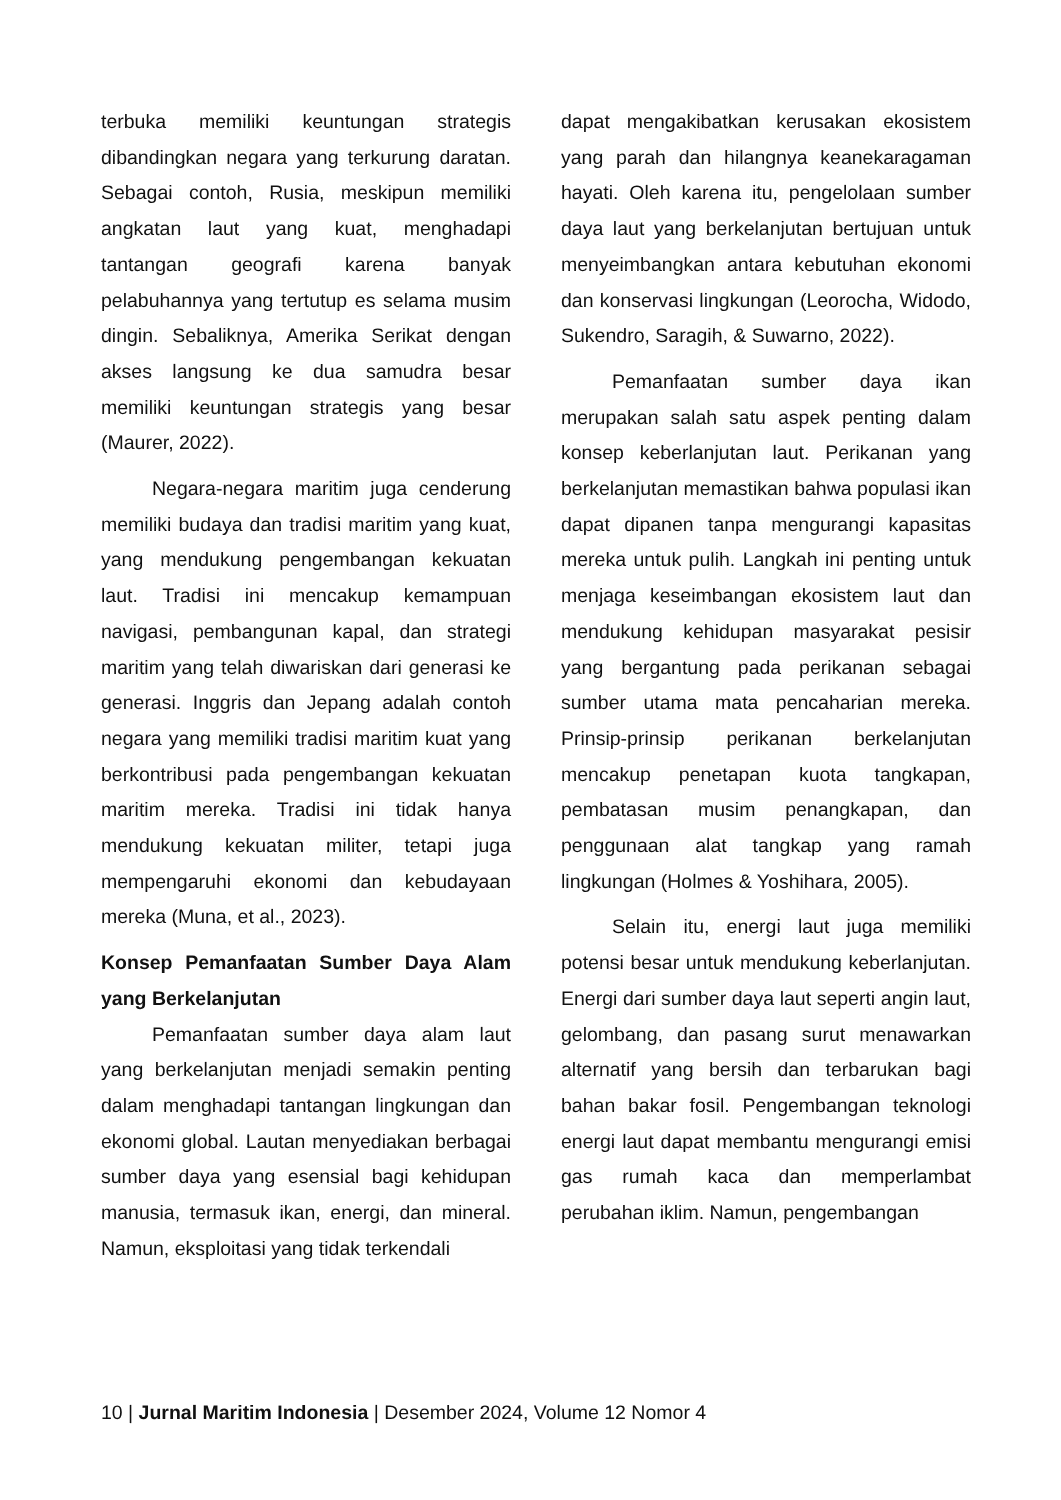terbuka memiliki keuntungan strategis dibandingkan negara yang terkurung daratan. Sebagai contoh, Rusia, meskipun memiliki angkatan laut yang kuat, menghadapi tantangan geografi karena banyak pelabuhannya yang tertutup es selama musim dingin. Sebaliknya, Amerika Serikat dengan akses langsung ke dua samudra besar memiliki keuntungan strategis yang besar (Maurer, 2022).
Negara-negara maritim juga cenderung memiliki budaya dan tradisi maritim yang kuat, yang mendukung pengembangan kekuatan laut. Tradisi ini mencakup kemampuan navigasi, pembangunan kapal, dan strategi maritim yang telah diwariskan dari generasi ke generasi. Inggris dan Jepang adalah contoh negara yang memiliki tradisi maritim kuat yang berkontribusi pada pengembangan kekuatan maritim mereka. Tradisi ini tidak hanya mendukung kekuatan militer, tetapi juga mempengaruhi ekonomi dan kebudayaan mereka (Muna, et al., 2023).
Konsep Pemanfaatan Sumber Daya Alam yang Berkelanjutan
Pemanfaatan sumber daya alam laut yang berkelanjutan menjadi semakin penting dalam menghadapi tantangan lingkungan dan ekonomi global. Lautan menyediakan berbagai sumber daya yang esensial bagi kehidupan manusia, termasuk ikan, energi, dan mineral. Namun, eksploitasi yang tidak terkendali
dapat mengakibatkan kerusakan ekosistem yang parah dan hilangnya keanekaragaman hayati. Oleh karena itu, pengelolaan sumber daya laut yang berkelanjutan bertujuan untuk menyeimbangkan antara kebutuhan ekonomi dan konservasi lingkungan (Leorocha, Widodo, Sukendro, Saragih, & Suwarno, 2022).
Pemanfaatan sumber daya ikan merupakan salah satu aspek penting dalam konsep keberlanjutan laut. Perikanan yang berkelanjutan memastikan bahwa populasi ikan dapat dipanen tanpa mengurangi kapasitas mereka untuk pulih. Langkah ini penting untuk menjaga keseimbangan ekosistem laut dan mendukung kehidupan masyarakat pesisir yang bergantung pada perikanan sebagai sumber utama mata pencaharian mereka. Prinsip-prinsip perikanan berkelanjutan mencakup penetapan kuota tangkapan, pembatasan musim penangkapan, dan penggunaan alat tangkap yang ramah lingkungan (Holmes & Yoshihara, 2005).
Selain itu, energi laut juga memiliki potensi besar untuk mendukung keberlanjutan. Energi dari sumber daya laut seperti angin laut, gelombang, dan pasang surut menawarkan alternatif yang bersih dan terbarukan bagi bahan bakar fosil. Pengembangan teknologi energi laut dapat membantu mengurangi emisi gas rumah kaca dan memperlambat perubahan iklim. Namun, pengembangan
10 | Jurnal Maritim Indonesia | Desember 2024, Volume 12 Nomor 4